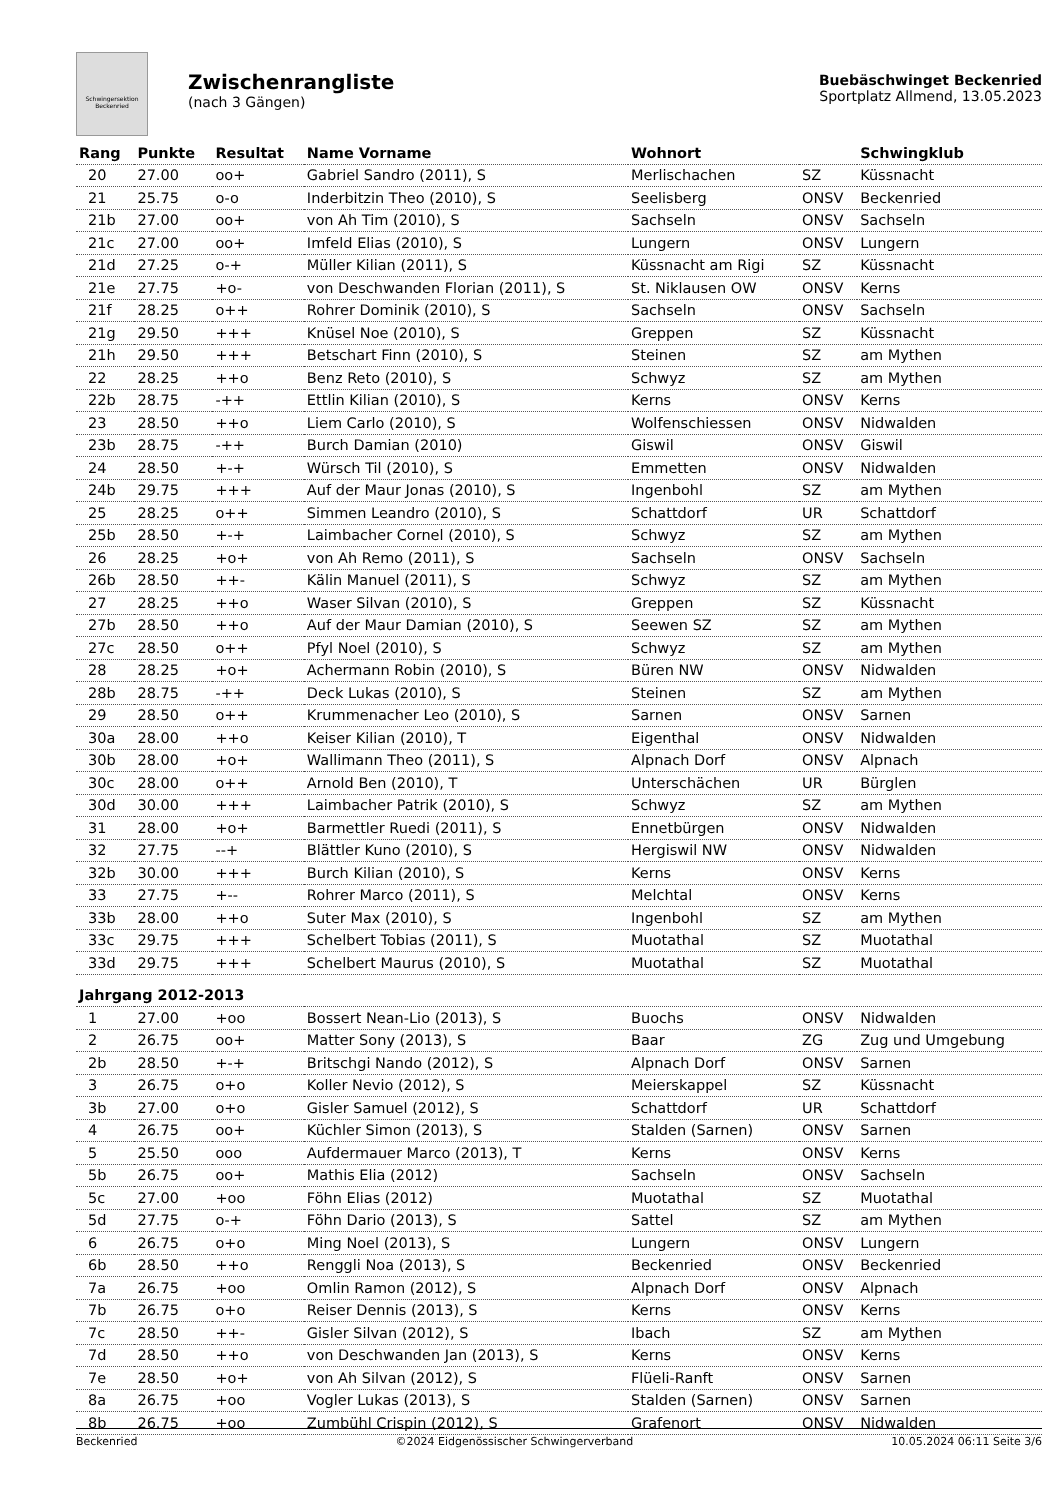Schwingersektion Beckenried
Zwischenrangliste
(nach 3 Gängen)
Buebäschwinget Beckenried
Sportplatz Allmend, 13.05.2023
| Rang | Punkte | Resultat | Name Vorname | Wohnort | | Schwingklub |
| --- | --- | --- | --- | --- | --- | --- |
| 20 | 27.00 | oo+ | Gabriel Sandro (2011), S | Merlischachen | SZ | Küssnacht |
| 21 | 25.75 | o-o | Inderbitzin Theo (2010), S | Seelisberg | ONSV | Beckenried |
| 21b | 27.00 | oo+ | von Ah Tim (2010), S | Sachseln | ONSV | Sachseln |
| 21c | 27.00 | oo+ | Imfeld Elias (2010), S | Lungern | ONSV | Lungern |
| 21d | 27.25 | o-+ | Müller Kilian (2011), S | Küssnacht am Rigi | SZ | Küssnacht |
| 21e | 27.75 | +o- | von Deschwanden Florian (2011), S | St. Niklausen OW | ONSV | Kerns |
| 21f | 28.25 | o++ | Rohrer Dominik (2010), S | Sachseln | ONSV | Sachseln |
| 21g | 29.50 | +++ | Knüsel Noe (2010), S | Greppen | SZ | Küssnacht |
| 21h | 29.50 | +++ | Betschart Finn (2010), S | Steinen | SZ | am Mythen |
| 22 | 28.25 | ++o | Benz Reto (2010), S | Schwyz | SZ | am Mythen |
| 22b | 28.75 | -++ | Ettlin Kilian (2010), S | Kerns | ONSV | Kerns |
| 23 | 28.50 | ++o | Liem Carlo (2010), S | Wolfenschiessen | ONSV | Nidwalden |
| 23b | 28.75 | -++ | Burch Damian (2010) | Giswil | ONSV | Giswil |
| 24 | 28.50 | +-+ | Würsch Til (2010), S | Emmetten | ONSV | Nidwalden |
| 24b | 29.75 | +++ | Auf der Maur Jonas (2010), S | Ingenbohl | SZ | am Mythen |
| 25 | 28.25 | o++ | Simmen Leandro (2010), S | Schattdorf | UR | Schattdorf |
| 25b | 28.50 | +-+ | Laimbacher Cornel (2010), S | Schwyz | SZ | am Mythen |
| 26 | 28.25 | +o+ | von Ah Remo (2011), S | Sachseln | ONSV | Sachseln |
| 26b | 28.50 | ++- | Kälin Manuel (2011), S | Schwyz | SZ | am Mythen |
| 27 | 28.25 | ++o | Waser Silvan (2010), S | Greppen | SZ | Küssnacht |
| 27b | 28.50 | ++o | Auf der Maur Damian (2010), S | Seewen SZ | SZ | am Mythen |
| 27c | 28.50 | o++ | Pfyl Noel (2010), S | Schwyz | SZ | am Mythen |
| 28 | 28.25 | +o+ | Achermann Robin (2010), S | Büren NW | ONSV | Nidwalden |
| 28b | 28.75 | -++ | Deck Lukas (2010), S | Steinen | SZ | am Mythen |
| 29 | 28.50 | o++ | Krummenacher Leo (2010), S | Sarnen | ONSV | Sarnen |
| 30a | 28.00 | ++o | Keiser Kilian (2010), T | Eigenthal | ONSV | Nidwalden |
| 30b | 28.00 | +o+ | Wallimann Theo (2011), S | Alpnach Dorf | ONSV | Alpnach |
| 30c | 28.00 | o++ | Arnold Ben (2010), T | Unterschächen | UR | Bürglen |
| 30d | 30.00 | +++ | Laimbacher Patrik (2010), S | Schwyz | SZ | am Mythen |
| 31 | 28.00 | +o+ | Barmettler Ruedi (2011), S | Ennetbürgen | ONSV | Nidwalden |
| 32 | 27.75 | --+ | Blättler Kuno (2010), S | Hergiswil NW | ONSV | Nidwalden |
| 32b | 30.00 | +++ | Burch Kilian (2010), S | Kerns | ONSV | Kerns |
| 33 | 27.75 | +-- | Rohrer Marco (2011), S | Melchtal | ONSV | Kerns |
| 33b | 28.00 | ++o | Suter Max (2010), S | Ingenbohl | SZ | am Mythen |
| 33c | 29.75 | +++ | Schelbert Tobias (2011), S | Muotathal | SZ | Muotathal |
| 33d | 29.75 | +++ | Schelbert Maurus (2010), S | Muotathal | SZ | Muotathal |
| Jahrgang 2012-2013 | | | | | | |
| 1 | 27.00 | +oo | Bossert Nean-Lio (2013), S | Buochs | ONSV | Nidwalden |
| 2 | 26.75 | oo+ | Matter Sony (2013), S | Baar | ZG | Zug und Umgebung |
| 2b | 28.50 | +-+ | Britschgi Nando (2012), S | Alpnach Dorf | ONSV | Sarnen |
| 3 | 26.75 | o+o | Koller Nevio (2012), S | Meierskappel | SZ | Küssnacht |
| 3b | 27.00 | o+o | Gisler Samuel (2012), S | Schattdorf | UR | Schattdorf |
| 4 | 26.75 | oo+ | Küchler Simon (2013), S | Stalden (Sarnen) | ONSV | Sarnen |
| 5 | 25.50 | ooo | Aufdermauer Marco (2013), T | Kerns | ONSV | Kerns |
| 5b | 26.75 | oo+ | Mathis Elia (2012) | Sachseln | ONSV | Sachseln |
| 5c | 27.00 | +oo | Föhn Elias (2012) | Muotathal | SZ | Muotathal |
| 5d | 27.75 | o-+ | Föhn Dario (2013), S | Sattel | SZ | am Mythen |
| 6 | 26.75 | o+o | Ming Noel (2013), S | Lungern | ONSV | Lungern |
| 6b | 28.50 | ++o | Renggli Noa (2013), S | Beckenried | ONSV | Beckenried |
| 7a | 26.75 | +oo | Omlin Ramon (2012), S | Alpnach Dorf | ONSV | Alpnach |
| 7b | 26.75 | o+o | Reiser Dennis (2013), S | Kerns | ONSV | Kerns |
| 7c | 28.50 | ++- | Gisler Silvan (2012), S | Ibach | SZ | am Mythen |
| 7d | 28.50 | ++o | von Deschwanden Jan (2013), S | Kerns | ONSV | Kerns |
| 7e | 28.50 | +o+ | von Ah Silvan (2012), S | Flüeli-Ranft | ONSV | Sarnen |
| 8a | 26.75 | +oo | Vogler Lukas (2013), S | Stalden (Sarnen) | ONSV | Sarnen |
| 8b | 26.75 | +oo | Zumbühl Crispin (2012), S | Grafenort | ONSV | Nidwalden |
Beckenried ©2024 Eidgenössischer Schwingerverband 10.05.2024 06:11 Seite 3/6